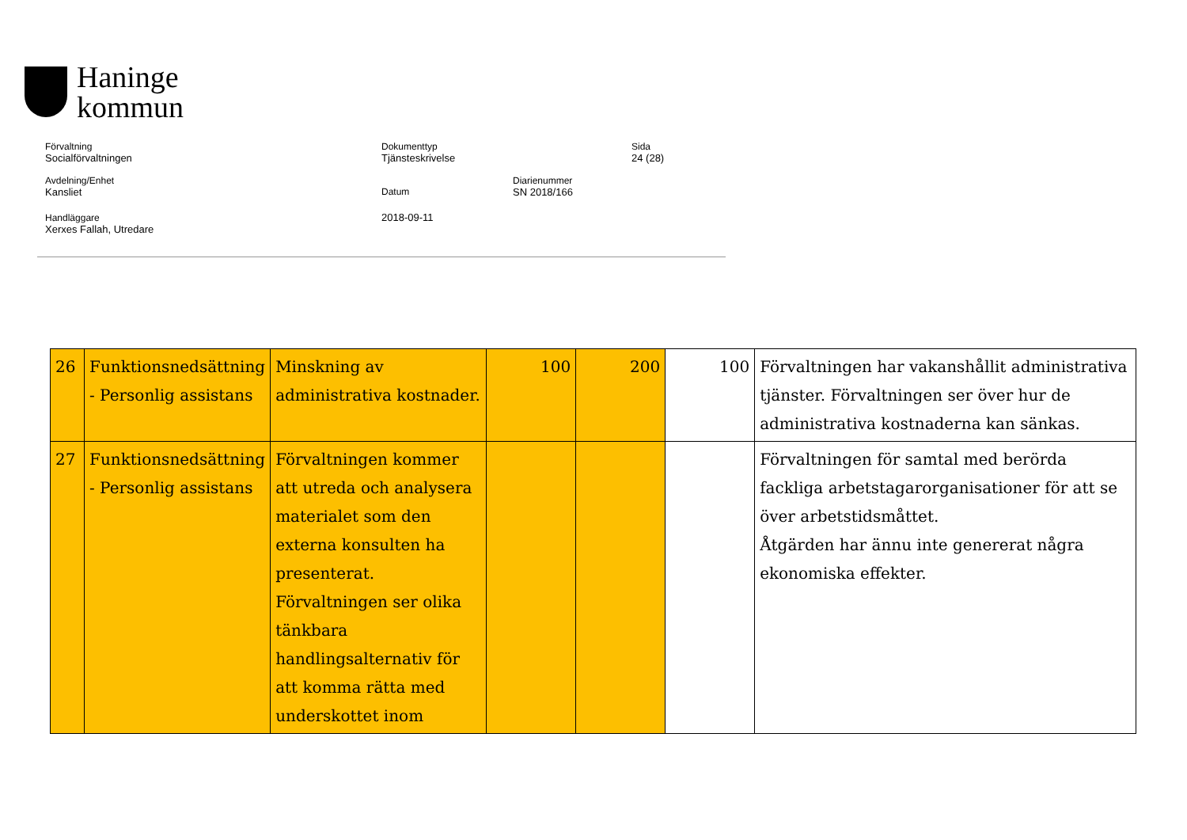Haninge
kommun
Förvaltning
Socialförvaltningen
Dokumenttyp
Tjänsteskrivelse
Sida
24 (28)
Avdelning/Enhet
Kansliet
Datum
2018-09-11
Diarienummer
SN 2018/166
Handläggare
Xerxes Fallah, Utredare
| 26 | Funktionsnedsättning - Personlig assistans | Minskning av administrativa kostnader. | 100 | 200 | 100 | Förvaltningen har vakanshållit administrativa tjänster. Förvaltningen ser över hur de administrativa kostnaderna kan sänkas. |
| 27 | Funktionsnedsättning - Personlig assistans | Förvaltningen kommer att utreda och analysera materialet som den externa konsulten ha presenterat. Förvaltningen ser olika tänkbara handlingsalternativ för att komma rätta med underskottet inom | | | | Förvaltningen för samtal med berörda fackliga arbetstagarorganisationer för att se över arbetstidsmåttet. Åtgärden har ännu inte genererat några ekonomiska effekter. |